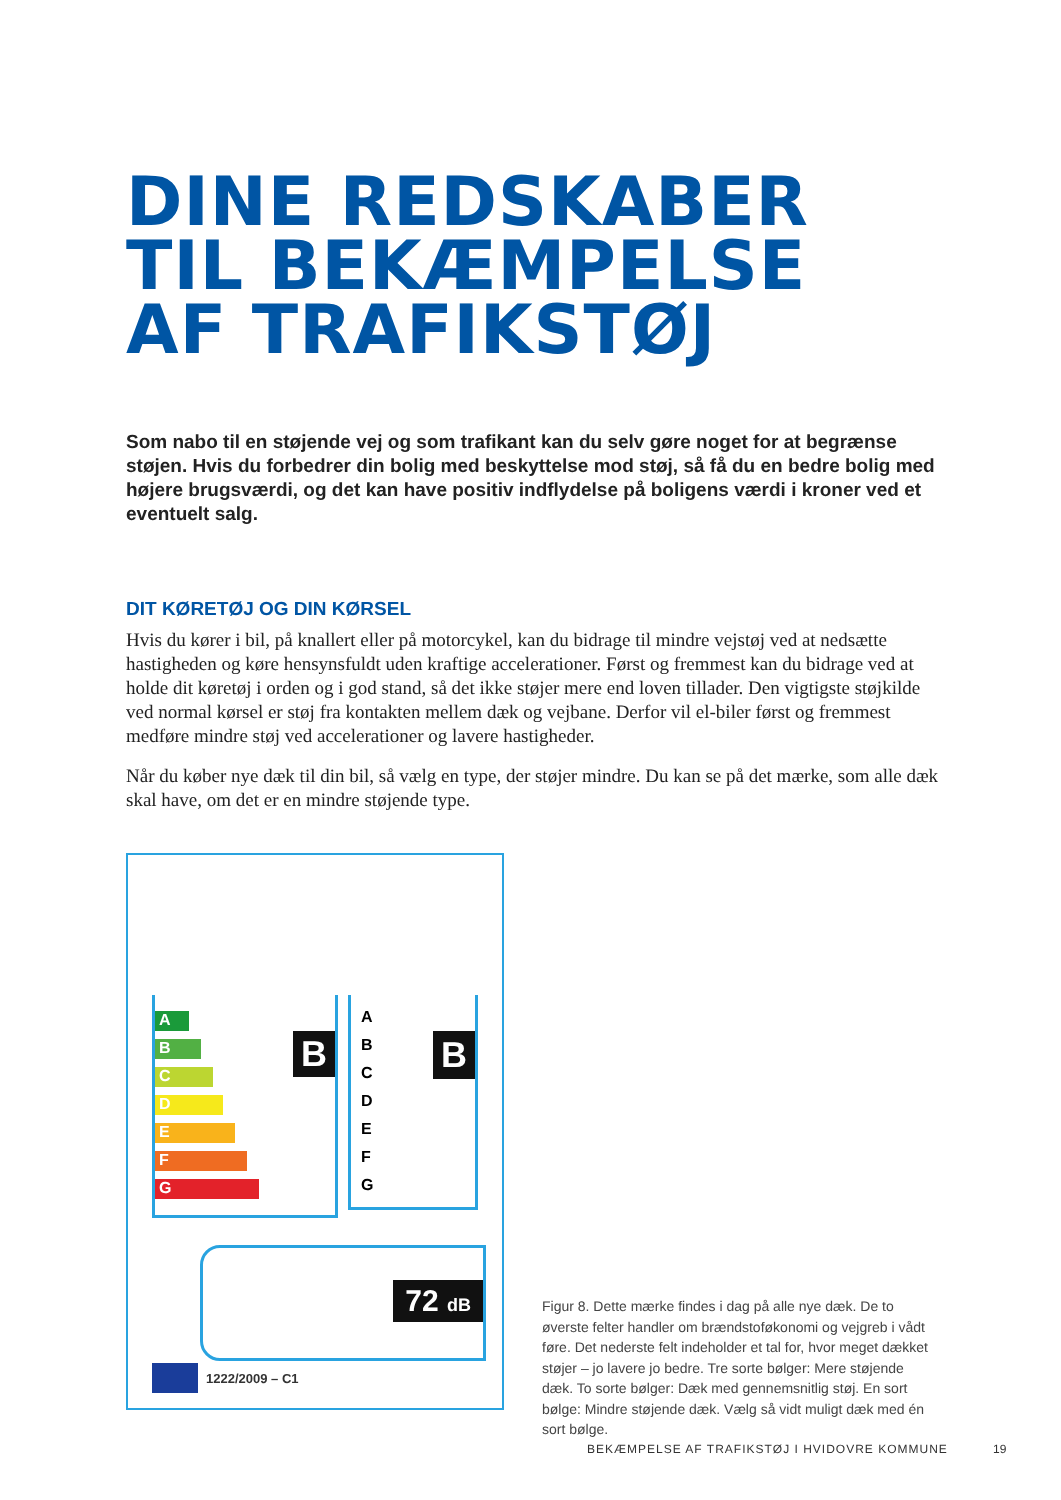DINE REDSKABER
TIL BEKÆMPELSE
AF TRAFIKSTØJ
Som nabo til en støjende vej og som trafikant kan du selv gøre noget for at begrænse støjen. Hvis du forbedrer din bolig med beskyttelse mod støj, så få du en bedre bolig med højere brugsværdi, og det kan have positiv indflydelse på boligens værdi i kroner ved et eventuelt salg.
DIT KØRETØJ OG DIN KØRSEL
Hvis du kører i bil, på knallert eller på motorcykel, kan du bidrage til mindre vejstøj ved at nedsætte hastigheden og køre hensynsfuldt uden kraftige accelerationer. Først og fremmest kan du bidrage ved at holde dit køretøj i orden og i god stand, så det ikke støjer mere end loven tillader. Den vigtigste støjkilde ved normal kørsel er støj fra kontakten mellem dæk og vejbane. Derfor vil el-biler først og fremmest medføre mindre støj ved accelerationer og lavere hastigheder.
Når du køber nye dæk til din bil, så vælg en type, der støjer mindre. Du kan se på det mærke, som alle dæk skal have, om det er en mindre støjende type.
A
B
C
D
E
F
G
B
A
B
C
D
E
F
G
B
72 dB
1222/2009 – C1
Figur 8. Dette mærke findes i dag på alle nye dæk. De to øverste felter handler om brændstoføkonomi og vejgreb i vådt føre. Det nederste felt indeholder et tal for, hvor meget dækket støjer – jo lavere jo bedre. Tre sorte bølger: Mere støjende dæk. To sorte bølger: Dæk med gennemsnitlig støj. En sort bølge: Mindre støjende dæk. Vælg så vidt muligt dæk med én sort bølge.
BEKÆMPELSE AF TRAFIKSTØJ I HVIDOVRE KOMMUNE
19